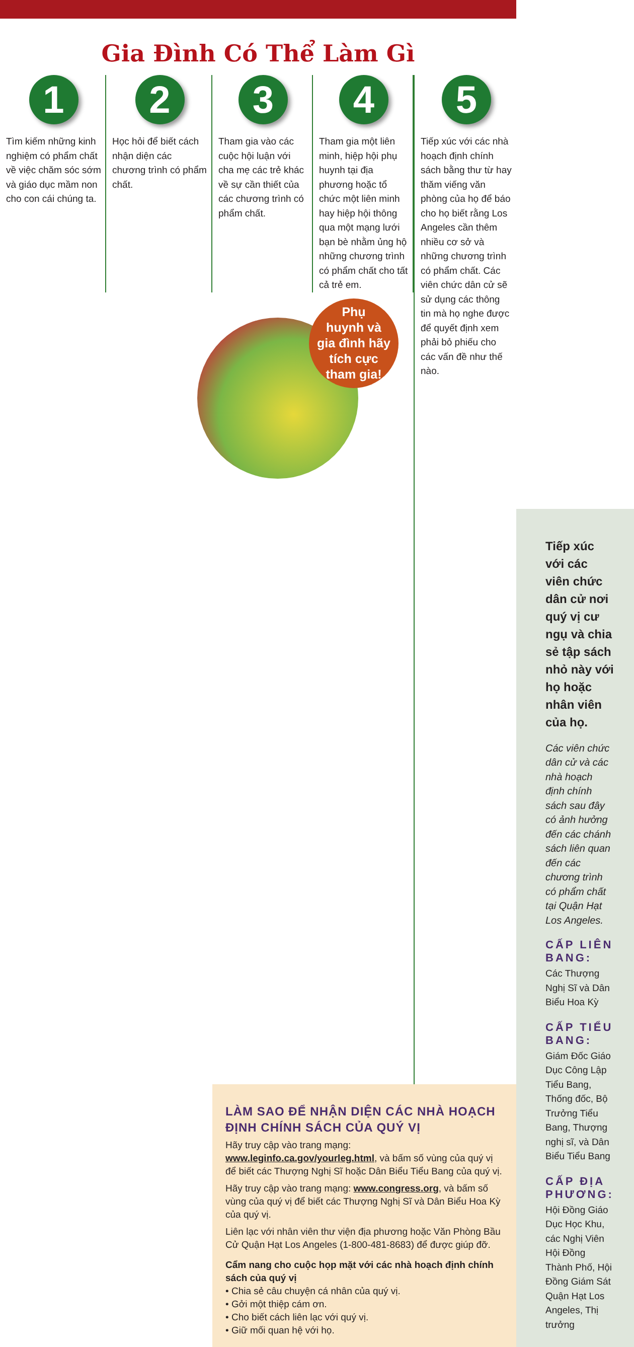Gia Đình Có Thể Làm Gì
1
Tìm kiếm những kinh nghiệm có phẩm chất về việc chăm sóc sớm và giáo dục mầm non cho con cái chúng ta.
2
Học hỏi để biết cách nhận diện các chương trình có phẩm chất.
3
Tham gia vào các cuộc hội luận với cha mẹ các trẻ khác về sự cần thiết của các chương trình có phẩm chất.
4
Tham gia một liên minh, hiệp hội phụ huynh tại địa phương hoặc tổ chức một liên minh hay hiệp hội thông qua một mạng lưới bạn bè nhằm ủng hộ những chương trình có phẩm chất cho tất cả trẻ em.
Tiếp xúc với các viên chức dân cử nơi quý vị cư ngụ và chia sẻ tập sách nhỏ này với họ hoặc nhân viên của họ.
Các viên chức dân cử và các nhà hoạch định chính sách sau đây có ảnh hưởng đến các chánh sách liên quan đến các chương trình có phẩm chất tại Quận Hạt Los Angeles.
CẤP LIÊN BANG:
Các Thượng Nghị Sĩ và Dân Biểu Hoa Kỳ
CẤP TIỂU BANG:
Giám Đốc Giáo Dục Công Lập Tiểu Bang, Thống đốc, Bộ Trưởng Tiểu Bang, Thượng nghị sĩ, và Dân Biểu Tiểu Bang
CẤP ĐỊA PHƯƠNG:
Hội Đồng Giáo Dục Học Khu, các Nghị Viên Hội Đồng Thành Phố, Hội Đồng Giám Sát Quận Hạt Los Angeles, Thị trưởng
Phụ
huynh và
gia đình hãy
tích cực
tham gia!
LÀM SAO ĐỂ NHẬN DIỆN CÁC NHÀ HOẠCH ĐỊNH CHÍNH SÁCH CỦA QUÝ VỊ
Hãy truy cập vào trang mạng: www.leginfo.ca.gov/yourleg.html, và bấm số vùng của quý vị để biết các Thượng Nghị Sĩ hoặc Dân Biểu Tiểu Bang của quý vị.
Hãy truy cập vào trang mạng: www.congress.org, và bấm số vùng của quý vị để biết các Thượng Nghị Sĩ và Dân Biểu Hoa Kỳ của quý vị.
Liên lạc với nhân viên thư viện địa phương hoặc Văn Phòng Bầu Cử Quận Hạt Los Angeles (1-800-481-8683) để được giúp đỡ.
Cẩm nang cho cuộc họp mặt với các nhà hoạch định chính sách của quý vị
• Chia sẻ câu chuyện cá nhân của quý vị.
• Gởi một thiệp cám ơn.
• Cho biết cách liên lạc với quý vị.
• Giữ mối quan hệ với họ.
5
Tiếp xúc với các nhà hoạch định chính sách bằng thư từ hay thăm viếng văn phòng của họ để báo cho họ biết rằng Los Angeles cần thêm nhiều cơ sở và những chương trình có phẩm chất. Các viên chức dân cử sẽ sử dụng các thông tin mà họ nghe được để quyết định xem phải bỏ phiếu cho các vấn đề như thế nào.